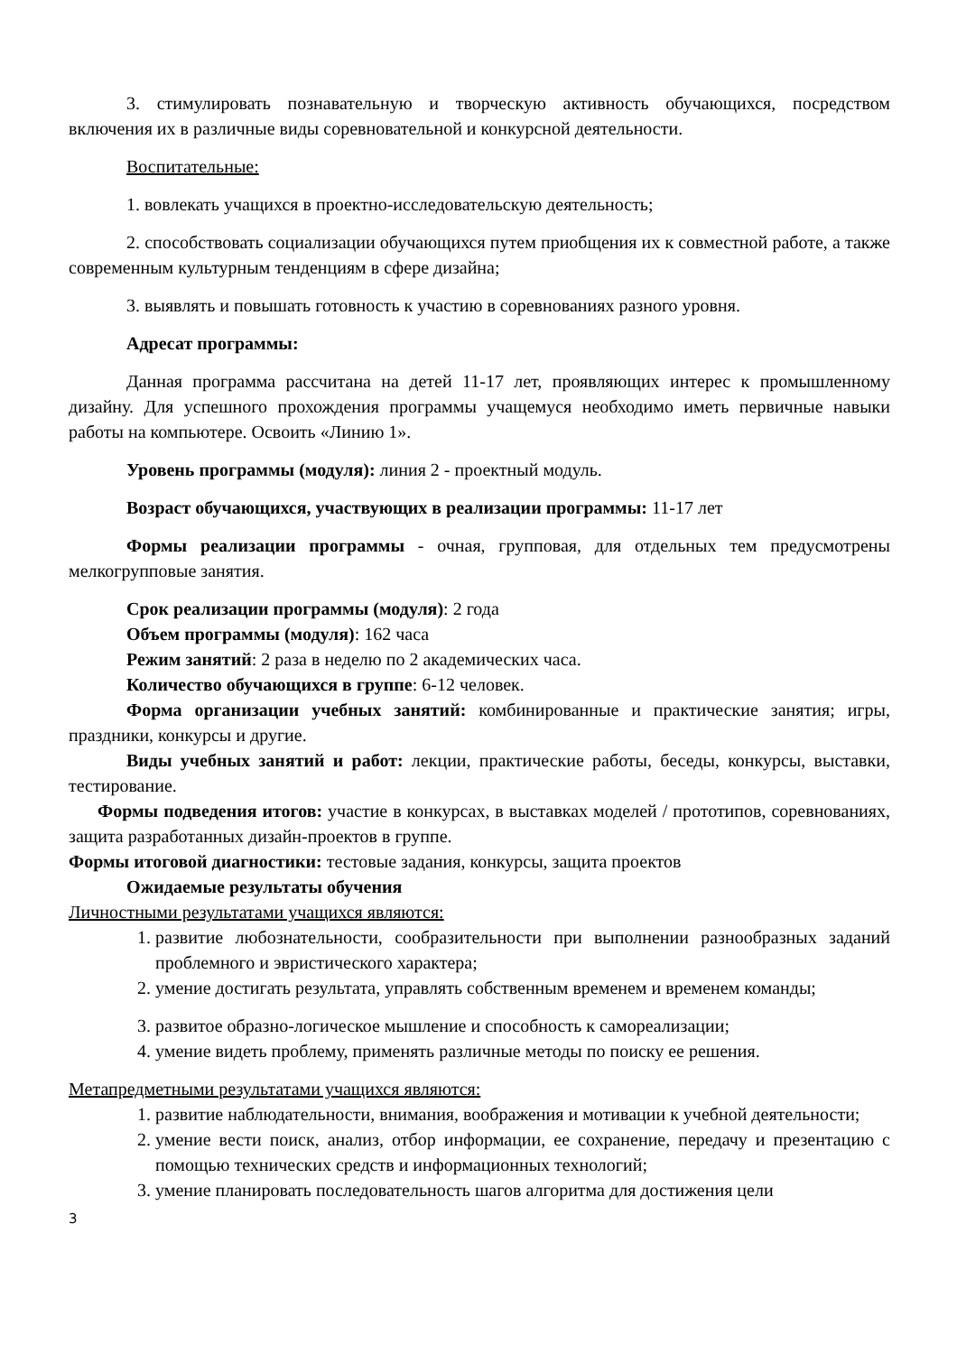3. стимулировать познавательную и творческую активность обучающихся, посредством включения их в различные виды соревновательной и конкурсной деятельности.
Воспитательные:
1. вовлекать учащихся в проектно-исследовательскую деятельность;
2. способствовать социализации обучающихся путем приобщения их к совместной работе, а также современным культурным тенденциям в сфере дизайна;
3. выявлять и повышать готовность к участию в соревнованиях разного уровня.
Адресат программы:
Данная программа рассчитана на детей 11-17 лет, проявляющих интерес к промышленному дизайну. Для успешного прохождения программы учащемуся необходимо иметь первичные навыки работы на компьютере. Освоить «Линию 1».
Уровень программы (модуля): линия 2 - проектный модуль.
Возраст обучающихся, участвующих в реализации программы: 11-17 лет
Формы реализации программы - очная, групповая, для отдельных тем предусмотрены мелкогрупповые занятия.
Срок реализации программы (модуля): 2 года
Объем программы (модуля): 162 часа
Режим занятий: 2 раза в неделю по 2 академических часа.
Количество обучающихся в группе: 6-12 человек.
Форма организации учебных занятий: комбинированные и практические занятия; игры, праздники, конкурсы и другие.
Виды учебных занятий и работ: лекции, практические работы, беседы, конкурсы, выставки, тестирование.
Формы подведения итогов: участие в конкурсах, в выставках моделей / прототипов, соревнованиях, защита разработанных дизайн-проектов в группе.
Формы итоговой диагностики: тестовые задания, конкурсы, защита проектов
Ожидаемые результаты обучения
Личностными результатами учащихся являются:
1. развитие любознательности, сообразительности при выполнении разнообразных заданий проблемного и эвристического характера;
2. умение достигать результата, управлять собственным временем и временем команды;
3. развитое образно-логическое мышление и способность к самореализации;
4. умение видеть проблему, применять различные методы по поиску ее решения.
Метапредметными результатами учащихся являются:
1. развитие наблюдательности, внимания, воображения и мотивации к учебной деятельности;
2. умение вести поиск, анализ, отбор информации, ее сохранение, передачу и презентацию с помощью технических средств и информационных технологий;
3. умение планировать последовательность шагов алгоритма для достижения цели
3